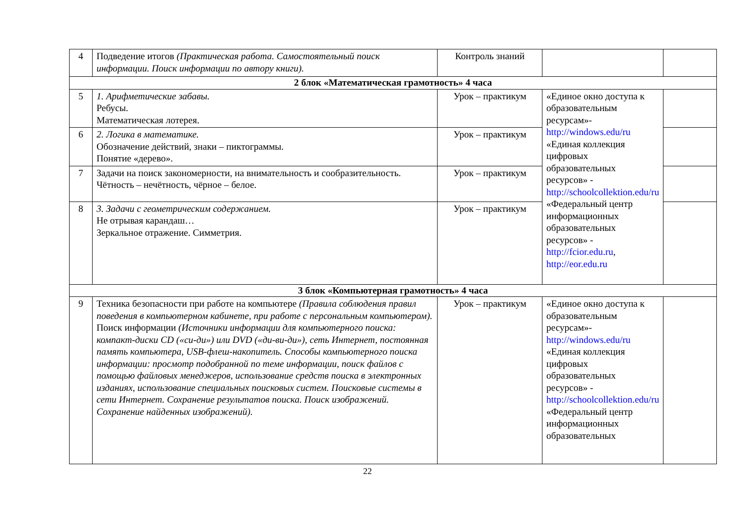| 4 | Подведение итогов (Практическая работа. Самостоятельный поиск информации. Поиск информации по автору книги). | Контроль знаний | | |
| 2 блок «Математическая грамотность» 4 часа | | | | |
| 5 | 1. Арифметические забавы. Ребусы. Математическая лотерея. | Урок – практикум | «Единое окно доступа к образовательным ресурсам»- http://windows.edu/ru «Единая коллекция цифровых образовательных ресурсов» - http://schoolcollektion.edu/ru «Федеральный центр информационных образовательных ресурсов» - http://fcior.edu.ru , http://eor.edu.ru | |
| 6 | 2. Логика в математике. Обозначение действий, знаки – пиктограммы. Понятие «дерево». | Урок – практикум | | |
| 7 | Задачи на поиск закономерности, на внимательность и сообразительность. Чётность – нечётность, чёрное – белое. | Урок – практикум | | |
| 8 | 3. Задачи с геометрическим содержанием. Не отрывая карандаш… Зеркальное отражение. Симметрия. | Урок – практикум | | |
| 3 блок «Компьютерная грамотность» 4 часа | | | | |
| 9 | Техника безопасности при работе на компьютере (Правила соблюдения правил поведения в компьютерном кабинете, при работе с персональным компьютером). Поиск информации (Источники информации для компьютерного поиска: компакт-диски CD («си-ди») или DVD («ди-ви-ди»), сеть Интернет, постоянная память компьютера, USB-флеш-накопитель. Способы компьютерного поиска информации: просмотр подобранной по теме информации, поиск файлов с помощью файловых менеджеров, использование средств поиска в электронных изданиях, использование специальных поисковых систем. Поисковые системы в сети Интернет. Сохранение результатов поиска. Поиск изображений. Сохранение найденных изображений). | Урок – практикум | «Единое окно доступа к образовательным ресурсам»- http://windows.edu/ru «Единая коллекция цифровых образовательных ресурсов» - http://schoolcollektion.edu/ru «Федеральный центр информационных образовательных | |
22